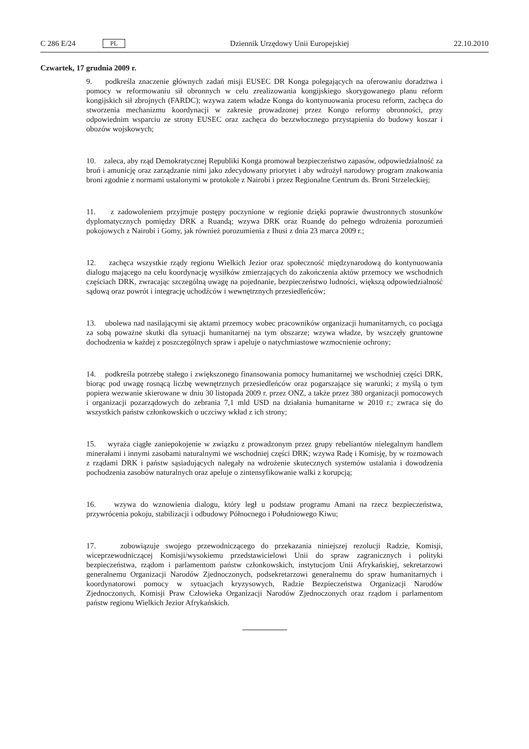C 286 E/24 PL Dziennik Urzędowy Unii Europejskiej 22.10.2010
Czwartek, 17 grudnia 2009 r.
9. podkreśla znaczenie głównych zadań misji EUSEC DR Konga polegających na oferowaniu doradztwa i pomocy w reformowaniu sił obronnych w celu zrealizowania kongijskiego skorygowanego planu reform kongijskich sił zbrojnych (FARDC); wzywa zatem władze Konga do kontynuowania procesu reform, zachęca do stworzenia mechanizmu koordynacji w zakresie prowadzonej przez Kongo reformy obronności, przy odpowiednim wsparciu ze strony EUSEC oraz zachęca do bezzwłocznego przystąpienia do budowy koszar i obozów wojskowych;
10. zaleca, aby rząd Demokratycznej Republiki Konga promował bezpieczeństwo zapasów, odpowiedzialność za broń i amunicję oraz zarządzanie nimi jako zdecydowany priorytet i aby wdrożył narodowy program znakowania broni zgodnie z normami ustalonymi w protokole z Nairobi i przez Regionalne Centrum ds. Broni Strzeleckiej;
11. z zadowoleniem przyjmuje postępy poczynione w regionie dzięki poprawie dwustronnych stosunków dyplomatycznych pomiędzy DRK a Ruandą; wzywa DRK oraz Ruandę do pełnego wdrożenia porozumień pokojowych z Nairobi i Gomy, jak również porozumienia z Ihusi z dnia 23 marca 2009 r.;
12. zachęca wszystkie rządy regionu Wielkich Jezior oraz społeczność międzynarodową do kontynuowania dialogu mającego na celu koordynację wysiłków zmierzających do zakończenia aktów przemocy we wschodnich częściach DRK, zwracając szczególną uwagę na pojednanie, bezpieczeństwo ludności, większą odpowiedzialność sądową oraz powrót i integrację uchodźców i wewnętrznych przesiedleńców;
13. ubolewa nad nasilającymi się aktami przemocy wobec pracowników organizacji humanitarnych, co pociąga za sobą poważne skutki dla sytuacji humanitarnej na tym obszarze; wzywa władze, by wszczęły gruntowne dochodzenia w każdej z poszczególnych spraw i apeluje o natychmiastowe wzmocnienie ochrony;
14. podkreśla potrzebę stałego i zwiększonego finansowania pomocy humanitarnej we wschodniej części DRK, biorąc pod uwagę rosnącą liczbę wewnętrznych przesiedleńców oraz pogarszające się warunki; z myślą o tym popiera wezwanie skierowane w dniu 30 listopada 2009 r. przez ONZ, a także przez 380 organizacji pomocowych i organizacji pozarządowych do zebrania 7,1 mld USD na działania humanitarne w 2010 r.; zwraca się do wszystkich państw członkowskich o uczciwy wkład z ich strony;
15. wyraża ciągłe zaniepokojenie w związku z prowadzonym przez grupy rebeliantów nielegalnym handlem minerałami i innymi zasobami naturalnymi we wschodniej części DRK; wzywa Radę i Komisję, by w rozmowach z rządami DRK i państw sąsiadujących nalegały na wdrożenie skutecznych systemów ustalania i dowodzenia pochodzenia zasobów naturalnych oraz apeluje o zintensyfikowanie walki z korupcją;
16. wzywa do wznowienia dialogu, który legł u podstaw programu Amani na rzecz bezpieczeństwa, przywrócenia pokoju, stabilizacji i odbudowy Północnego i Południowego Kiwu;
17. zobowiązuje swojego przewodniczącego do przekazania niniejszej rezolucji Radzie, Komisji, wiceprzewodniczącej Komisji/wysokiemu przedstawicielowi Unii do spraw zagranicznych i polityki bezpieczeństwa, rządom i parlamentom państw członkowskich, instytucjom Unii Afrykańskiej, sekretarzowi generalnemu Organizacji Narodów Zjednoczonych, podsekretarzowi generalnemu do spraw humanitarnych i koordynatorowi pomocy w sytuacjach kryzysowych, Radzie Bezpieczeństwa Organizacji Narodów Zjednoczonych, Komisji Praw Człowieka Organizacji Narodów Zjednoczonych oraz rządom i parlamentom państw regionu Wielkich Jezior Afrykańskich.